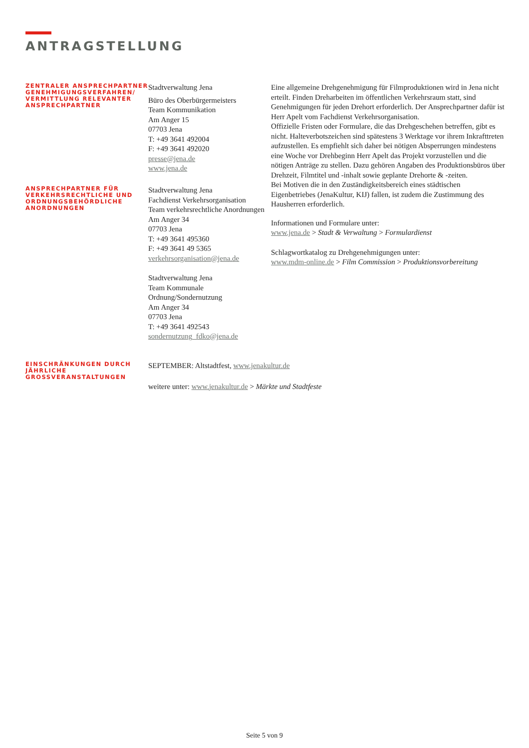ANTRAGSTELLUNG
ZENTRALER ANSPRECHPARTNER GENEHMIGUNGSVERFAHREN/ VERMITTLUNG RELEVANTER ANSPRECHPARTNER
Stadtverwaltung Jena
Büro des Oberbürgermeisters
Team Kommunikation
Am Anger 15
07703 Jena
T: +49 3641 492004
F: +49 3641 492020
presse@jena.de
www.jena.de
Eine allgemeine Drehgenehmigung für Filmproduktionen wird in Jena nicht erteilt. Finden Dreharbeiten im öffentlichen Verkehrsraum statt, sind Genehmigungen für jeden Drehort erforderlich. Der Ansprechpartner dafür ist Herr Apelt vom Fachdienst Verkehrsorganisation.
Offizielle Fristen oder Formulare, die das Drehgeschehen betreffen, gibt es nicht. Halteverbotszeichen sind spätestens 3 Werktage vor ihrem Inkrafttreten aufzustellen. Es empfiehlt sich daher bei nötigen Absperrungen mindestens eine Woche vor Drehbeginn Herr Apelt das Projekt vorzustellen und die nötigen Anträge zu stellen. Dazu gehören Angaben des Produktionsbüros über Drehzeit, Filmtitel und -inhalt sowie geplante Drehorte & -zeiten.
Bei Motiven die in den Zuständigkeitsbereich eines städtischen Eigenbetriebes (JenaKultur, KIJ) fallen, ist zudem die Zustimmung des Hausherren erforderlich.
Informationen und Formulare unter:
www.jena.de > Stadt & Verwaltung > Formulardienst
Schlagwortkatalog zu Drehgenehmigungen unter:
www.mdm-online.de > Film Commission > Produktionsvorbereitung
ANSPRECHPARTNER FÜR VERKEHRSRECHTLICHE UND ORDNUNGSBEHÖRDLICHE ANORDNUNGEN
Stadtverwaltung Jena
Fachdienst Verkehrsorganisation
Team verkehrsrechtliche Anordnungen
Am Anger 34
07703 Jena
T: +49 3641 495360
F: +49 3641 49 5365
verkehrsorganisation@jena.de
Stadtverwaltung Jena
Team Kommunale Ordnung/Sondernutzung
Am Anger 34
07703 Jena
T: +49 3641 492543
sondernutzung_fdko@jena.de
EINSCHRÄNKUNGEN DURCH JÄHRLICHE GROSSVERANSTALTUNGEN
SEPTEMBER: Altstadtfest, www.jenakultur.de
weitere unter: www.jenakultur.de > Märkte und Stadtfeste
Seite 5 von 9